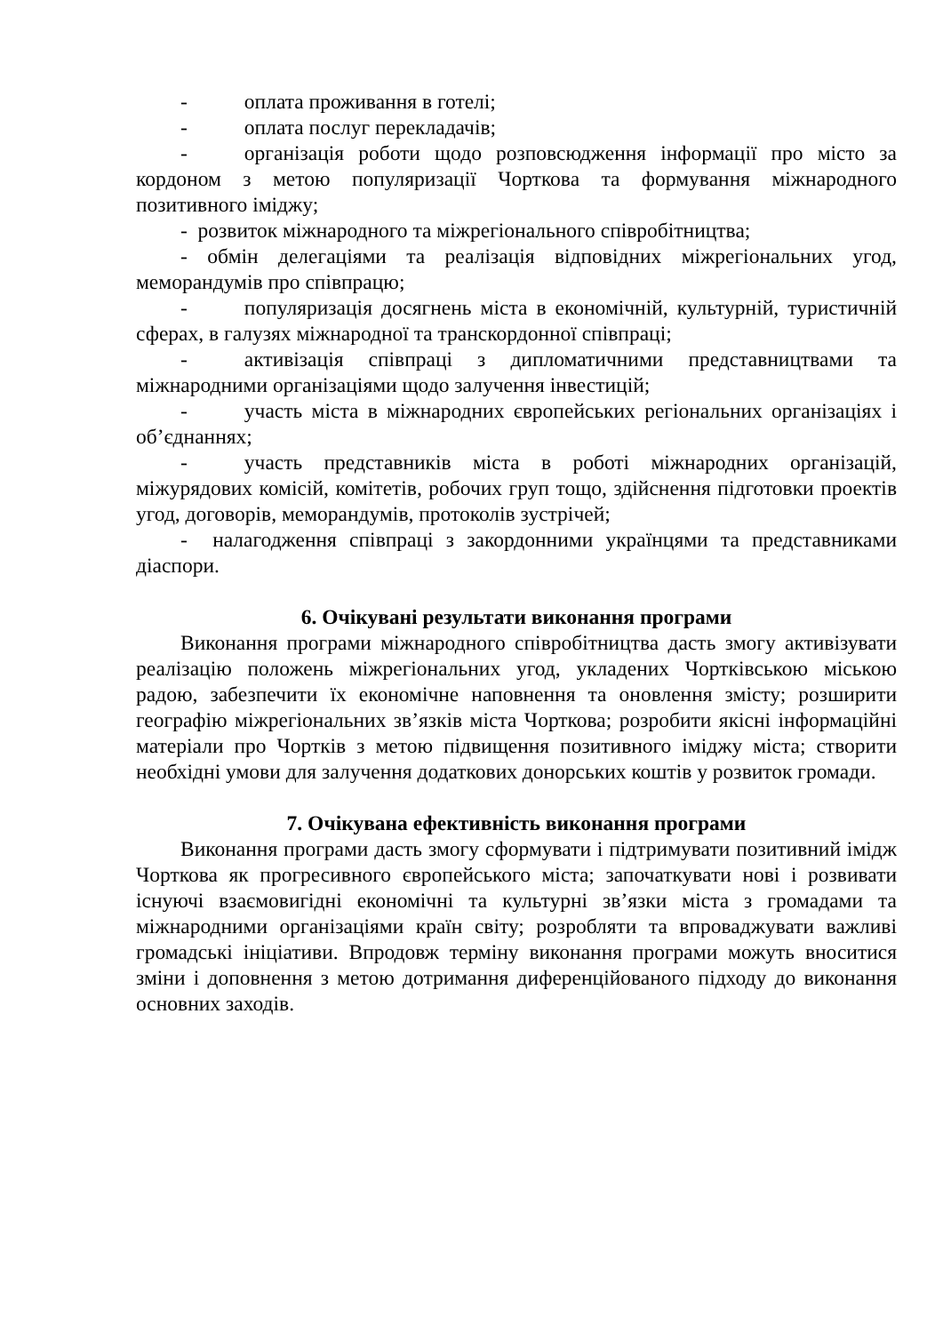- оплата проживання в готелі;
- оплата послуг перекладачів;
- організація роботи щодо розповсюдження інформації про місто за кордоном з метою популяризації Чорткова та формування міжнародного позитивного іміджу;
- розвиток міжнародного та міжрегіонального співробітництва;
- обмін делегаціями та реалізація відповідних міжрегіональних угод, меморандумів про співпрацю;
- популяризація досягнень міста в економічній, культурній, туристичній сферах, в галузях міжнародної та транскордонної співпраці;
- активізація співпраці з дипломатичними представництвами та міжнародними організаціями щодо залучення інвестицій;
- участь міста в міжнародних європейських регіональних організаціях і об’єднаннях;
- участь представників міста в роботі міжнародних організацій, міжурядових комісій, комітетів, робочих груп тощо, здійснення підготовки проектів угод, договорів, меморандумів, протоколів зустрічей;
- налагодження співпраці з закордонними українцями та представниками діаспори.
6. Очікувані результати виконання програми
Виконання програми міжнародного співробітництва дасть змогу активізувати реалізацію положень міжрегіональних угод, укладених Чортківською міською радою, забезпечити їх економічне наповнення та оновлення змісту; розширити географію міжрегіональних зв’язків міста Чорткова; розробити якісні інформаційні матеріали про Чортків з метою підвищення позитивного іміджу міста; створити необхідні умови для залучення додаткових донорських коштів у розвиток громади.
7. Очікувана ефективність виконання програми
Виконання програми дасть змогу сформувати і підтримувати позитивний імідж Чорткова як прогресивного європейського міста; започаткувати нові і розвивати існуючі взаємовигідні економічні та культурні зв’язки міста з громадами та міжнародними організаціями країн світу; розробляти та впроваджувати важливі громадські ініціативи. Впродовж терміну виконання програми можуть вноситися зміни і доповнення з метою дотримання диференційованого підходу до виконання основних заходів.